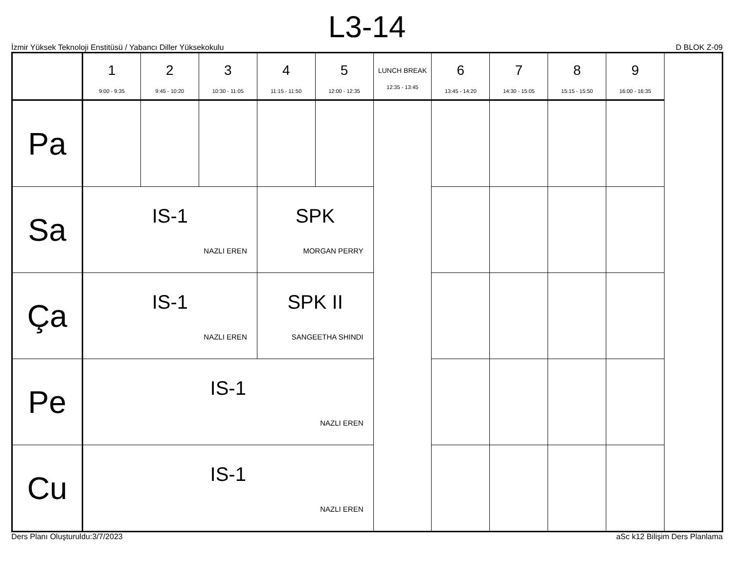L3-14
İzmir Yüksek Teknoloji Enstitüsü / Yabancı Diller Yüksekokulu D BLOK Z-09
| | 1 9:00 - 9:35 | 2 9:45 - 10:20 | 3 10:30 - 11:05 | 4 11:15 - 11:50 | 5 12:00 - 12:35 | LUNCH BREAK 12:35 - 13:45 | 6 13:45 - 14:20 | 7 14:30 - 15:05 | 8 15:15 - 15:50 | 9 16:00 - 16:35 |
| --- | --- | --- | --- | --- | --- | --- | --- | --- | --- | --- |
| Pa | | | | | | | | | | |
| Sa | IS-1 NAZLI EREN | | | SPK MORGAN PERRY | | | | | | |
| Ça | IS-1 NAZLI EREN | | | SPK II SANGEETHA SHINDI | | | | | | |
| Pe | IS-1 NAZLI EREN | | | | | | | | | |
| Cu | IS-1 NAZLI EREN | | | | | | | | | |
Ders Planı Oluşturuldu:3/7/2023 aSc k12 Bilişim Ders Planlama